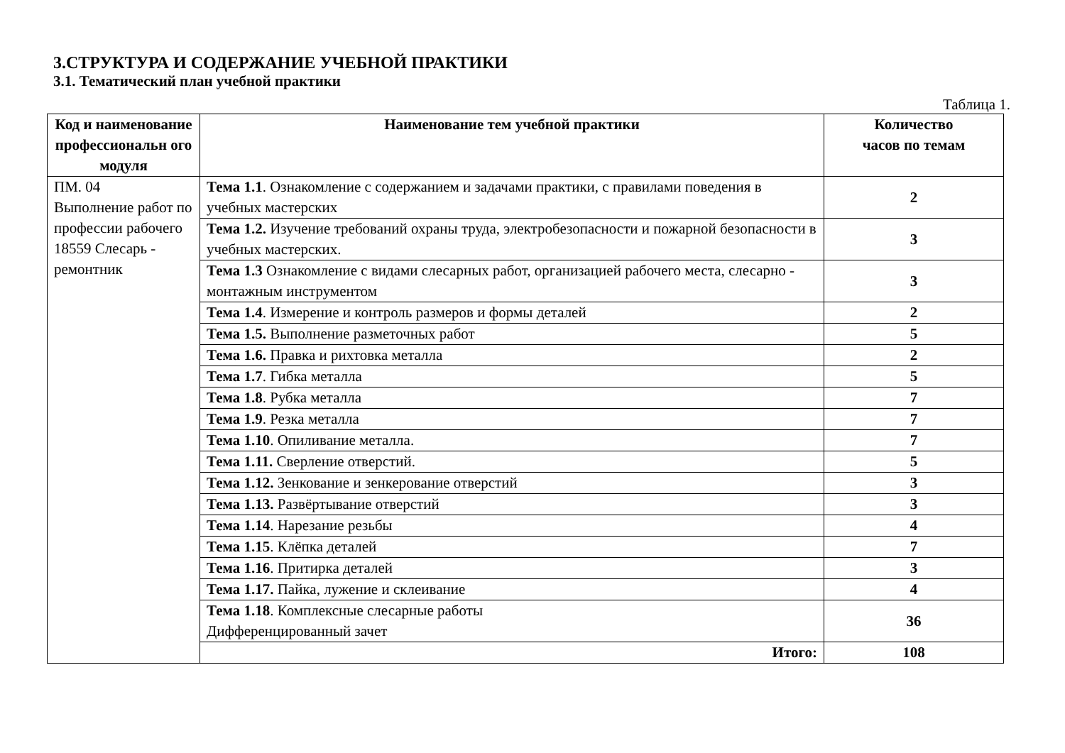3.СТРУКТУРА И СОДЕРЖАНИЕ УЧЕБНОЙ ПРАКТИКИ
3.1. Тематический план учебной практики
Таблица 1.
| Код и наименование профессиональн ого модуля | Наименование тем учебной практики | Количество часов по темам |
| --- | --- | --- |
| ПМ. 04 Выполнение работ по профессии рабочего 18559 Слесарь - ремонтник | Тема 1.1 . Ознакомление с содержанием и задачами практики, с правилами поведения в учебных мастерских | 2 |
| | Тема 1.2. Изучение требований охраны труда, электробезопасности и пожарной безопасности в учебных мастерских. | 3 |
| | Тема 1.3 Ознакомление с видами слесарных работ, организацией рабочего места, слесарно - монтажным инструментом | 3 |
| | Тема 1.4 . Измерение и контроль размеров и формы деталей | 2 |
| | Тема 1.5. Выполнение разметочных работ | 5 |
| | Тема 1.6. Правка и рихтовка металла | 2 |
| | Тема 1.7 . Гибка металла | 5 |
| | Тема 1.8 . Рубка металла | 7 |
| | Тема 1.9 . Резка металла | 7 |
| | Тема 1.10 . Опиливание металла. | 7 |
| | Тема 1.11. Сверление отверстий. | 5 |
| | Тема 1.12. Зенкование и зенкерование отверстий | 3 |
| | Тема 1.13. Развёртывание отверстий | 3 |
| | Тема 1.14 . Нарезание резьбы | 4 |
| | Тема 1.15 . Клёпка деталей | 7 |
| | Тема 1.16 . Притирка деталей | 3 |
| | Тема 1.17. Пайка, лужение и склеивание | 4 |
| | Тема 1.18 . Комплексные слесарные работы Дифференцированный зачет | 36 |
| | Итого: | 108 |